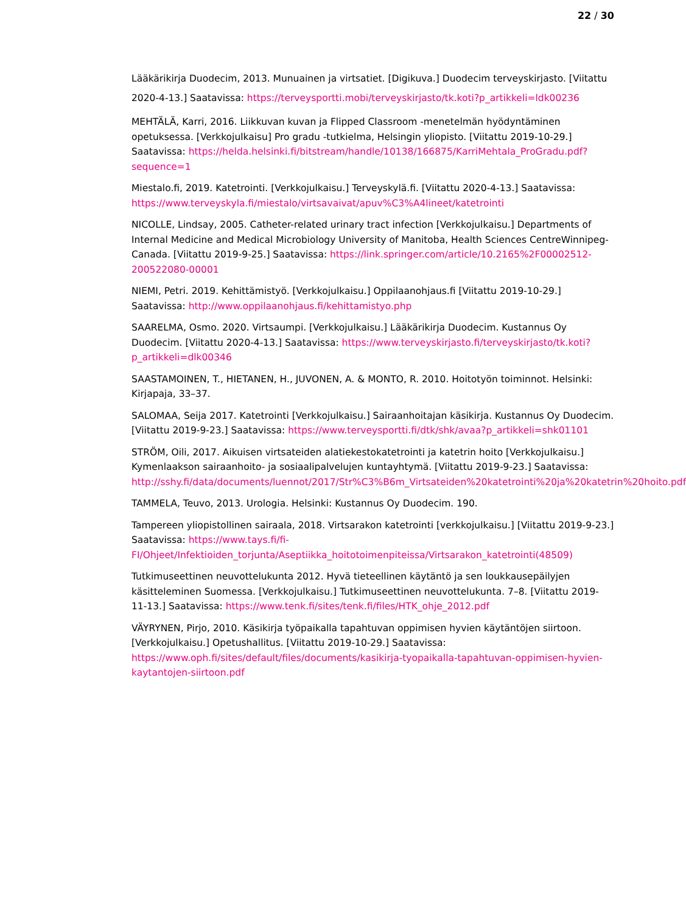22 / 30
Lääkärikirja Duodecim, 2013. Munuainen ja virtsatiet. [Digikuva.] Duodecim terveyskirjasto. [Viitattu 2020-4-13.] Saatavissa: https://terveysportti.mobi/terveyskirjasto/tk.koti?p_artikkeli=ldk00236
MEHTÄLÄ, Karri, 2016. Liikkuvan kuvan ja Flipped Classroom -menetelmän hyödyntäminen opetuksessa. [Verkkojulkaisu] Pro gradu -tutkielma, Helsingin yliopisto. [Viitattu 2019-10-29.] Saatavissa: https://helda.helsinki.fi/bitstream/handle/10138/166875/KarriMehtala_ProGradu.pdf?sequence=1
Miestalo.fi, 2019. Katetrointi. [Verkkojulkaisu.] Terveyskylä.fi. [Viitattu 2020-4-13.] Saatavissa: https://www.terveyskyla.fi/miestalo/virtsavaivat/apuv%C3%A4lineet/katetrointi
NICOLLE, Lindsay, 2005. Catheter-related urinary tract infection [Verkkojulkaisu.] Departments of Internal Medicine and Medical Microbiology University of Manitoba, Health Sciences CentreWinnipeg-Canada. [Viitattu 2019-9-25.] Saatavissa: https://link.springer.com/article/10.2165%2F00002512-200522080-00001
NIEMI, Petri. 2019. Kehittämistyö. [Verkkojulkaisu.] Oppilaanohjaus.fi [Viitattu 2019-10-29.] Saatavissa: http://www.oppilaanohjaus.fi/kehittamistyo.php
SAARELMA, Osmo. 2020. Virtsaumpi. [Verkkojulkaisu.] Lääkärikirja Duodecim. Kustannus Oy Duodecim. [Viitattu 2020-4-13.] Saatavissa: https://www.terveyskirjasto.fi/terveyskirjasto/tk.koti?p_artikkeli=dlk00346
SAASTAMOINEN, T., HIETANEN, H., JUVONEN, A. & MONTO, R. 2010. Hoitotyön toiminnot. Helsinki: Kirjapaja, 33–37.
SALOMAA, Seija 2017. Katetrointi [Verkkojulkaisu.] Sairaanhoitajan käsikirja. Kustannus Oy Duodecim. [Viitattu 2019-9-23.] Saatavissa: https://www.terveysportti.fi/dtk/shk/avaa?p_artikkeli=shk01101
STRÖM, Oili, 2017. Aikuisen virtsateiden alatiekestokatetrointi ja katetrin hoito [Verkkojulkaisu.] Kymenlaakson sairaanhoito- ja sosiaalipalvelujen kuntayhtymä. [Viitattu 2019-9-23.] Saatavissa: http://sshy.fi/data/documents/luennot/2017/Str%C3%B6m_Virtsateiden%20katetrointi%20ja%20katetrin%20hoito.pdf
TAMMELA, Teuvo, 2013. Urologia. Helsinki: Kustannus Oy Duodecim. 190.
Tampereen yliopistollinen sairaala, 2018. Virtsarakon katetrointi [verkkojulkaisu.] [Viitattu 2019-9-23.] Saatavissa: https://www.tays.fi/fi-FI/Ohjeet/Infektioiden_torjunta/Aseptiikka_hoitotoimenpiteissa/Virtsarakon_katetrointi(48509)
Tutkimuseettinen neuvottelukunta 2012. Hyvä tieteellinen käytäntö ja sen loukkausepäilyjen käsitteleminen Suomessa. [Verkkojulkaisu.] Tutkimuseettinen neuvottelukunta. 7–8. [Viitattu 2019-11-13.] Saatavissa: https://www.tenk.fi/sites/tenk.fi/files/HTK_ohje_2012.pdf
VÄYRYNEN, Pirjo, 2010. Käsikirja työpaikalla tapahtuvan oppimisen hyvien käytäntöjen siirtoon. [Verkkojulkaisu.] Opetushallitus. [Viitattu 2019-10-29.] Saatavissa: https://www.oph.fi/sites/default/files/documents/kasikirja-tyopaikalla-tapahtuvan-oppimisen-hyvien-kaytantojen-siirtoon.pdf